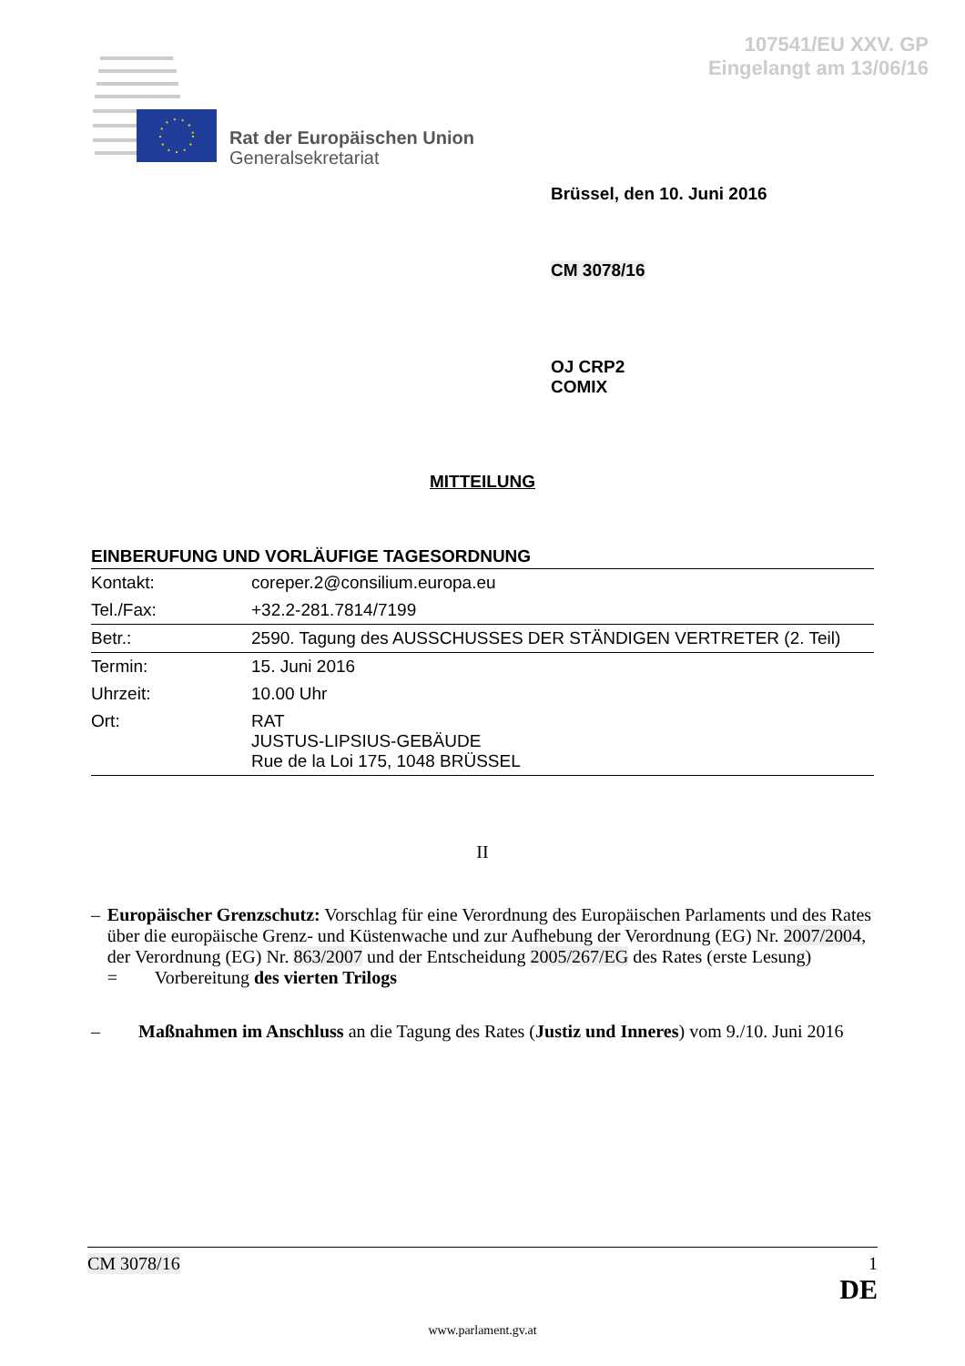107541/EU XXV. GP
Eingelangt am 13/06/16
Rat der Europäischen Union
Generalsekretariat
Brüssel, den 10. Juni 2016
CM 3078/16
OJ CRP2
COMIX
MITTEILUNG
EINBERUFUNG UND VORLÄUFIGE TAGESORDNUNG
| Kontakt: | coreper.2@consilium.europa.eu |
| Tel./Fax: | +32.2-281.7814/7199 |
| Betr.: | 2590. Tagung des AUSSCHUSSES DER STÄNDIGEN VERTRETER (2. Teil) |
| Termin: | 15. Juni 2016 |
| Uhrzeit: | 10.00 Uhr |
| Ort: | RAT JUSTUS-LIPSIUS-GEBÄUDE Rue de la Loi 175, 1048 BRÜSSEL |
II
– Europäischer Grenzschutz: Vorschlag für eine Verordnung des Europäischen Parlaments und des Rates über die europäische Grenz- und Küstenwache und zur Aufhebung der Verordnung (EG) Nr. 2007/2004, der Verordnung (EG) Nr. 863/2007 und der Entscheidung 2005/267/EG des Rates (erste Lesung)
= Vorbereitung des vierten Trilogs
– Maßnahmen im Anschluss an die Tagung des Rates (Justiz und Inneres) vom 9./10. Juni 2016
CM 3078/16 1
DE
www.parlament.gv.at